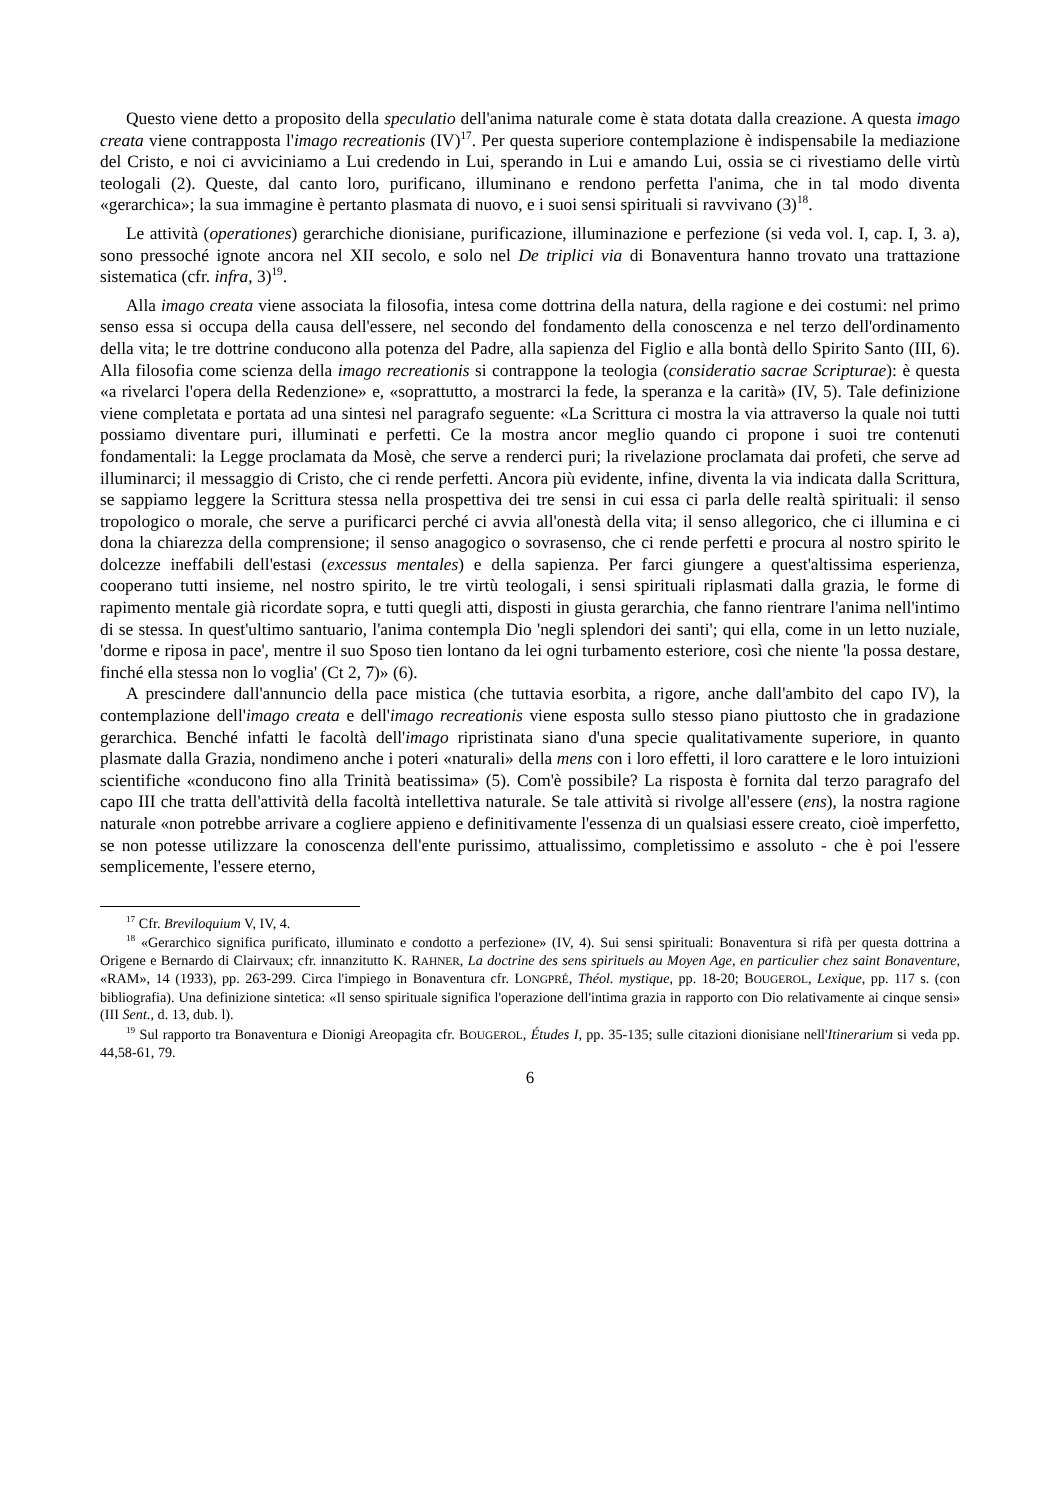Questo viene detto a proposito della speculatio dell'anima naturale come è stata dotata dalla creazione. A questa imago creata viene contrapposta l'imago recreationis (IV)<sup>17</sup>. Per questa superiore contemplazione è indispensabile la mediazione del Cristo, e noi ci avviciniamo a Lui credendo in Lui, sperando in Lui e amando Lui, ossia se ci rivestiamo delle virtù teologali (2). Queste, dal canto loro, purificano, illuminano e rendono perfetta l'anima, che in tal modo diventa «gerarchica»; la sua immagine è pertanto plasmata di nuovo, e i suoi sensi spirituali si ravvivano (3)<sup>18</sup>.
Le attività (operationes) gerarchiche dionisiane, purificazione, illuminazione e perfezione (si veda vol. I, cap. I, 3. a), sono pressoché ignote ancora nel XII secolo, e solo nel De triplici via di Bonaventura hanno trovato una trattazione sistematica (cfr. infra, 3)<sup>19</sup>.
Alla imago creata viene associata la filosofia, intesa come dottrina della natura, della ragione e dei costumi: nel primo senso essa si occupa della causa dell'essere, nel secondo del fondamento della conoscenza e nel terzo dell'ordinamento della vita; le tre dottrine conducono alla potenza del Padre, alla sapienza del Figlio e alla bontà dello Spirito Santo (III, 6). Alla filosofia come scienza della imago recreationis si contrappone la teologia (consideratio sacrae Scripturae): è questa «a rivelarci l'opera della Redenzione» e, «soprattutto, a mostrarci la fede, la speranza e la carità» (IV, 5). Tale definizione viene completata e portata ad una sintesi nel paragrafo seguente: «La Scrittura ci mostra la via attraverso la quale noi tutti possiamo diventare puri, illuminati e perfetti. Ce la mostra ancor meglio quando ci propone i suoi tre contenuti fondamentali: la Legge proclamata da Mosè, che serve a renderci puri; la rivelazione proclamata dai profeti, che serve ad illuminarci; il messaggio di Cristo, che ci rende perfetti. Ancora più evidente, infine, diventa la via indicata dalla Scrittura, se sappiamo leggere la Scrittura stessa nella prospettiva dei tre sensi in cui essa ci parla delle realtà spirituali: il senso tropologico o morale, che serve a purificarci perché ci avvia all'onestà della vita; il senso allegorico, che ci illumina e ci dona la chiarezza della comprensione; il senso anagogico o sovrasenso, che ci rende perfetti e procura al nostro spirito le dolcezze ineffabili dell'estasi (excessus mentales) e della sapienza. Per farci giungere a quest'altissima esperienza, cooperano tutti insieme, nel nostro spirito, le tre virtù teologali, i sensi spirituali riplasmati dalla grazia, le forme di rapimento mentale già ricordate sopra, e tutti quegli atti, disposti in giusta gerarchia, che fanno rientrare l'anima nell'intimo di se stessa. In quest'ultimo santuario, l'anima contempla Dio 'negli splendori dei santi'; qui ella, come in un letto nuziale, 'dorme e riposa in pace', mentre il suo Sposo tien lontano da lei ogni turbamento esteriore, così che niente 'la possa destare, finché ella stessa non lo voglia' (Ct 2, 7)» (6).
A prescindere dall'annuncio della pace mistica (che tuttavia esorbita, a rigore, anche dall'ambito del capo IV), la contemplazione dell'imago creata e dell'imago recreationis viene esposta sullo stesso piano piuttosto che in gradazione gerarchica. Benché infatti le facoltà dell'imago ripristinata siano d'una specie qualitativamente superiore, in quanto plasmate dalla Grazia, nondimeno anche i poteri «naturali» della mens con i loro effetti, il loro carattere e le loro intuizioni scientifiche «conducono fino alla Trinità beatissima» (5). Com'è possibile? La risposta è fornita dal terzo paragrafo del capo III che tratta dell'attività della facoltà intellettiva naturale. Se tale attività si rivolge all'essere (ens), la nostra ragione naturale «non potrebbe arrivare a cogliere appieno e definitivamente l'essenza di un qualsiasi essere creato, cioè imperfetto, se non potesse utilizzare la conoscenza dell'ente purissimo, attualissimo, completissimo e assoluto - che è poi l'essere semplicemente, l'essere eterno,
<sup>17</sup> Cfr. Breviloquium V, IV, 4.
<sup>18</sup> «Gerarchico significa purificato, illuminato e condotto a perfezione» (IV, 4). Sui sensi spirituali: Bonaventura si rifà per questa dottrina a Origene e Bernardo di Clairvaux; cfr. innanzitutto K. RAHNER, La doctrine des sens spirituels au Moyen Age, en particulier chez saint Bonaventure, «RAM», 14 (1933), pp. 263-299. Circa l'impiego in Bonaventura cfr. LONGPRÉ, Théol. mystique, pp. 18-20; BOUGEROL, Lexique, pp. 117 s. (con bibliografia). Una definizione sintetica: «Il senso spirituale significa l'operazione dell'intima grazia in rapporto con Dio relativamente ai cinque sensi» (III Sent., d. 13, dub. l).
<sup>19</sup> Sul rapporto tra Bonaventura e Dionigi Areopagita cfr. BOUGEROL, Études I, pp. 35-135; sulle citazioni dionisiane nell'Itinerarium si veda pp. 44,58-61, 79.
6